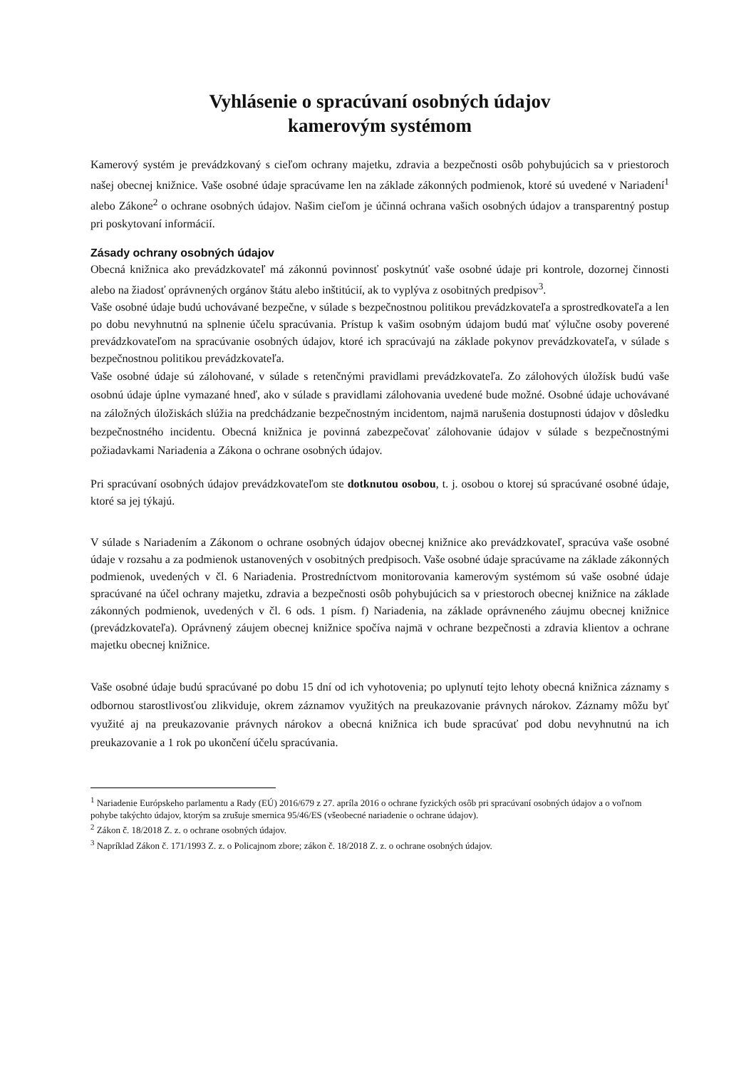Vyhlásenie o spracúvaní osobných údajov
kamerovým systémom
Kamerový systém je prevádzkovaný s cieľom ochrany majetku, zdravia a bezpečnosti osôb pohybujúcich sa v priestoroch našej obecnej knižnice. Vaše osobné údaje spracúvame len na základe zákonných podmienok, ktoré sú uvedené v Nariadení<sup>1</sup> alebo Zákone<sup>2</sup> o ochrane osobných údajov. Našim cieľom je účinná ochrana vašich osobných údajov a transparentný postup pri poskytovaní informácií.
Zásady ochrany osobných údajov
Obecná knižnica ako prevádzkovateľ má zákonnú povinnosť poskytnúť vaše osobné údaje pri kontrole, dozornej činnosti alebo na žiadosť oprávnených orgánov štátu alebo inštitúcií, ak to vyplýva z osobitných predpisov<sup>3</sup>.
Vaše osobné údaje budú uchovávané bezpečne, v súlade s bezpečnostnou politikou prevádzkovateľa a sprostredkovateľa a len po dobu nevyhnutnú na splnenie účelu spracúvania. Prístup k vašim osobným údajom budú mať výlučne osoby poverené prevádzkovateľom na spracúvanie osobných údajov, ktoré ich spracúvajú na základe pokynov prevádzkovateľa, v súlade s bezpečnostnou politikou prevádzkovateľa.
Vaše osobné údaje sú zálohované, v súlade s retenčnými pravidlami prevádzkovateľa. Zo zálohových úložísk budú vaše osobnú údaje úplne vymazané hneď, ako v súlade s pravidlami zálohovania uvedené bude možné. Osobné údaje uchovávané na záložných úložiskách slúžia na predchádzanie bezpečnostným incidentom, najmä narušenia dostupnosti údajov v dôsledku bezpečnostného incidentu. Obecná knižnica je povinná zabezpečovať zálohovanie údajov v súlade s bezpečnostnými požiadavkami Nariadenia a Zákona o ochrane osobných údajov.
Pri spracúvaní osobných údajov prevádzkovateľom ste dotknutou osobou, t. j. osobou o ktorej sú spracúvané osobné údaje, ktoré sa jej týkajú.
V súlade s Nariadením a Zákonom o ochrane osobných údajov obecnej knižnice ako prevádzkovateľ, spracúva vaše osobné údaje v rozsahu a za podmienok ustanovených v osobitných predpisoch. Vaše osobné údaje spracúvame na základe zákonných podmienok, uvedených v čl. 6 Nariadenia. Prostredníctvom monitorovania kamerovým systémom sú vaše osobné údaje spracúvané na účel ochrany majetku, zdravia a bezpečnosti osôb pohybujúcich sa v priestoroch obecnej knižnice na základe zákonných podmienok, uvedených v čl. 6 ods. 1 písm. f) Nariadenia, na základe oprávneného záujmu obecnej knižnice (prevádzkovateľa). Oprávnený záujem obecnej knižnice spočíva najmä v ochrane bezpečnosti a zdravia klientov a ochrane majetku obecnej knižnice.
Vaše osobné údaje budú spracúvané po dobu 15 dní od ich vyhotovenia; po uplynutí tejto lehoty obecná knižnica záznamy s odbornou starostlivosťou zlikviduje, okrem záznamov využitých na preukazovanie právnych nárokov. Záznamy môžu byť využité aj na preukazovanie právnych nárokov a obecná knižnica ich bude spracúvať pod dobu nevyhnutnú na ich preukazovanie a 1 rok po ukončení účelu spracúvania.
<sup>1</sup> Nariadenie Európskeho parlamentu a Rady (EÚ) 2016/679 z 27. apríla 2016 o ochrane fyzických osôb pri spracúvaní osobných údajov a o voľnom pohybe takýchto údajov, ktorým sa zrušuje smernica 95/46/ES (všeobecné nariadenie o ochrane údajov).
<sup>2</sup> Zákon č. 18/2018 Z. z. o ochrane osobných údajov.
<sup>3</sup> Napríklad Zákon č. 171/1993 Z. z. o Policajnom zbore; zákon č. 18/2018 Z. z. o ochrane osobných údajov.